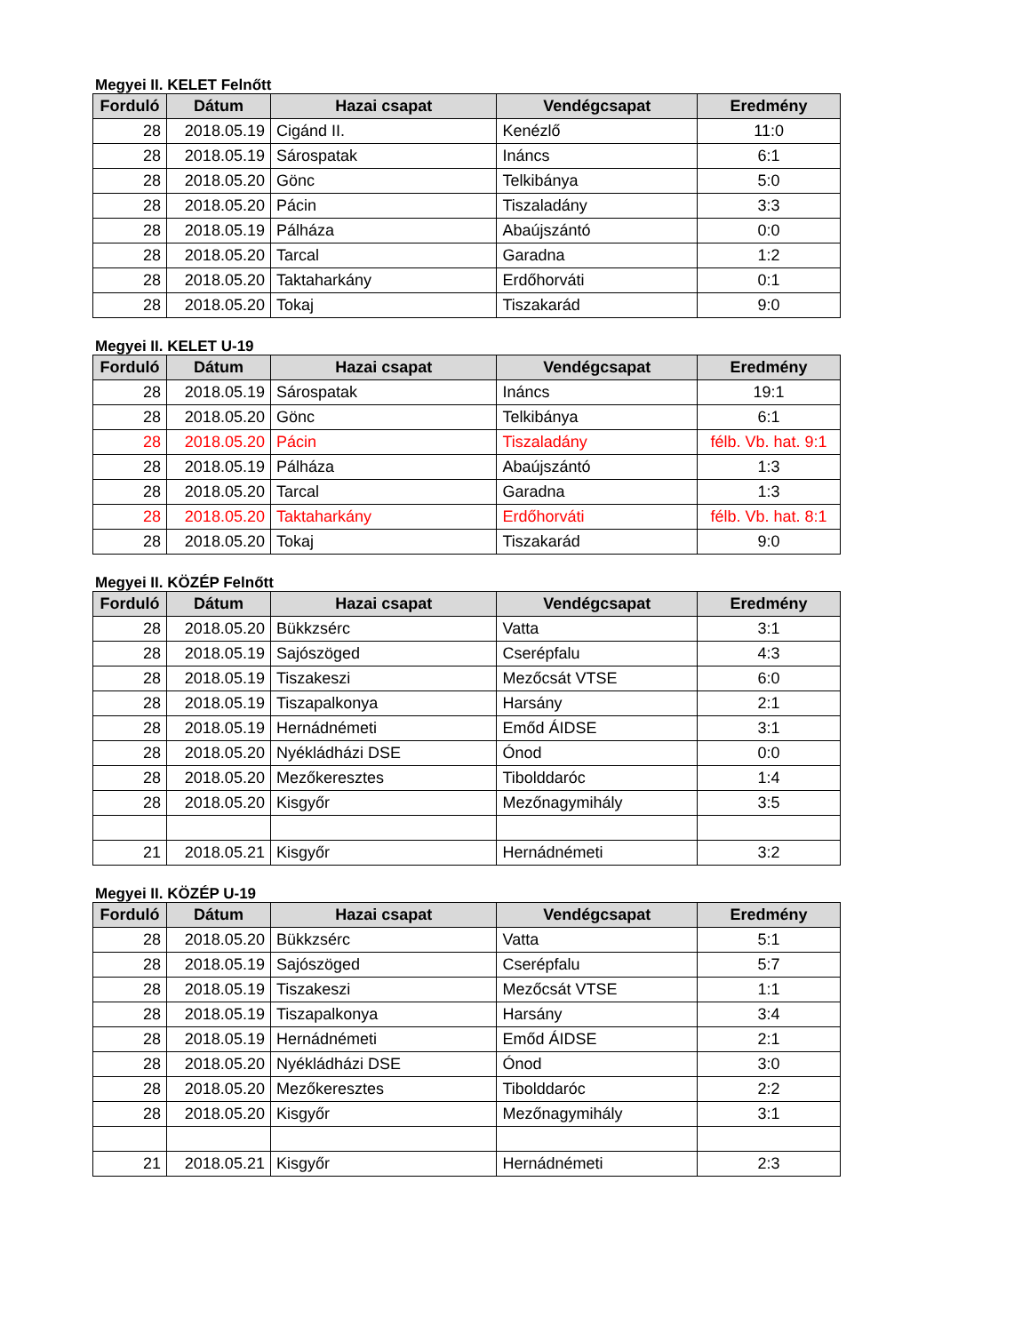Megyei II. KELET Felnőtt
| Forduló | Dátum | Hazai csapat | Vendégcsapat | Eredmény |
| --- | --- | --- | --- | --- |
| 28 | 2018.05.19 | Cigánd II. | Kenézlő | 11:0 |
| 28 | 2018.05.19 | Sárospatak | Ináncs | 6:1 |
| 28 | 2018.05.20 | Gönc | Telkibánya | 5:0 |
| 28 | 2018.05.20 | Pácin | Tiszaladány | 3:3 |
| 28 | 2018.05.19 | Pálháza | Abaújszántó | 0:0 |
| 28 | 2018.05.20 | Tarcal | Garadna | 1:2 |
| 28 | 2018.05.20 | Taktaharkány | Erdőhorváti | 0:1 |
| 28 | 2018.05.20 | Tokaj | Tiszakarád | 9:0 |
Megyei II. KELET U-19
| Forduló | Dátum | Hazai csapat | Vendégcsapat | Eredmény |
| --- | --- | --- | --- | --- |
| 28 | 2018.05.19 | Sárospatak | Ináncs | 19:1 |
| 28 | 2018.05.20 | Gönc | Telkibánya | 6:1 |
| 28 | 2018.05.20 | Pácin | Tiszaladány | félb. Vb. hat. 9:1 |
| 28 | 2018.05.19 | Pálháza | Abaújszántó | 1:3 |
| 28 | 2018.05.20 | Tarcal | Garadna | 1:3 |
| 28 | 2018.05.20 | Taktaharkány | Erdőhorváti | félb. Vb. hat. 8:1 |
| 28 | 2018.05.20 | Tokaj | Tiszakarád | 9:0 |
Megyei II. KÖZÉP Felnőtt
| Forduló | Dátum | Hazai csapat | Vendégcsapat | Eredmény |
| --- | --- | --- | --- | --- |
| 28 | 2018.05.20 | Bükkzsérc | Vatta | 3:1 |
| 28 | 2018.05.19 | Sajószöged | Cserépfalu | 4:3 |
| 28 | 2018.05.19 | Tiszakeszi | Mezőcsát VTSE | 6:0 |
| 28 | 2018.05.19 | Tiszapalkonya | Harsány | 2:1 |
| 28 | 2018.05.19 | Hernádnémeti | Emőd ÁIDSE | 3:1 |
| 28 | 2018.05.20 | Nyékládházi DSE | Ónod | 0:0 |
| 28 | 2018.05.20 | Mezőkeresztes | Tibolddaróc | 1:4 |
| 28 | 2018.05.20 | Kisgyőr | Mezőnagymihály | 3:5 |
| 21 | 2018.05.21 | Kisgyőr | Hernádnémeti | 3:2 |
Megyei II. KÖZÉP U-19
| Forduló | Dátum | Hazai csapat | Vendégcsapat | Eredmény |
| --- | --- | --- | --- | --- |
| 28 | 2018.05.20 | Bükkzsérc | Vatta | 5:1 |
| 28 | 2018.05.19 | Sajószöged | Cserépfalu | 5:7 |
| 28 | 2018.05.19 | Tiszakeszi | Mezőcsát VTSE | 1:1 |
| 28 | 2018.05.19 | Tiszapalkonya | Harsány | 3:4 |
| 28 | 2018.05.19 | Hernádnémeti | Emőd ÁIDSE | 2:1 |
| 28 | 2018.05.20 | Nyékládházi DSE | Ónod | 3:0 |
| 28 | 2018.05.20 | Mezőkeresztes | Tibolddaróc | 2:2 |
| 28 | 2018.05.20 | Kisgyőr | Mezőnagymihály | 3:1 |
| 21 | 2018.05.21 | Kisgyőr | Hernádnémeti | 2:3 |